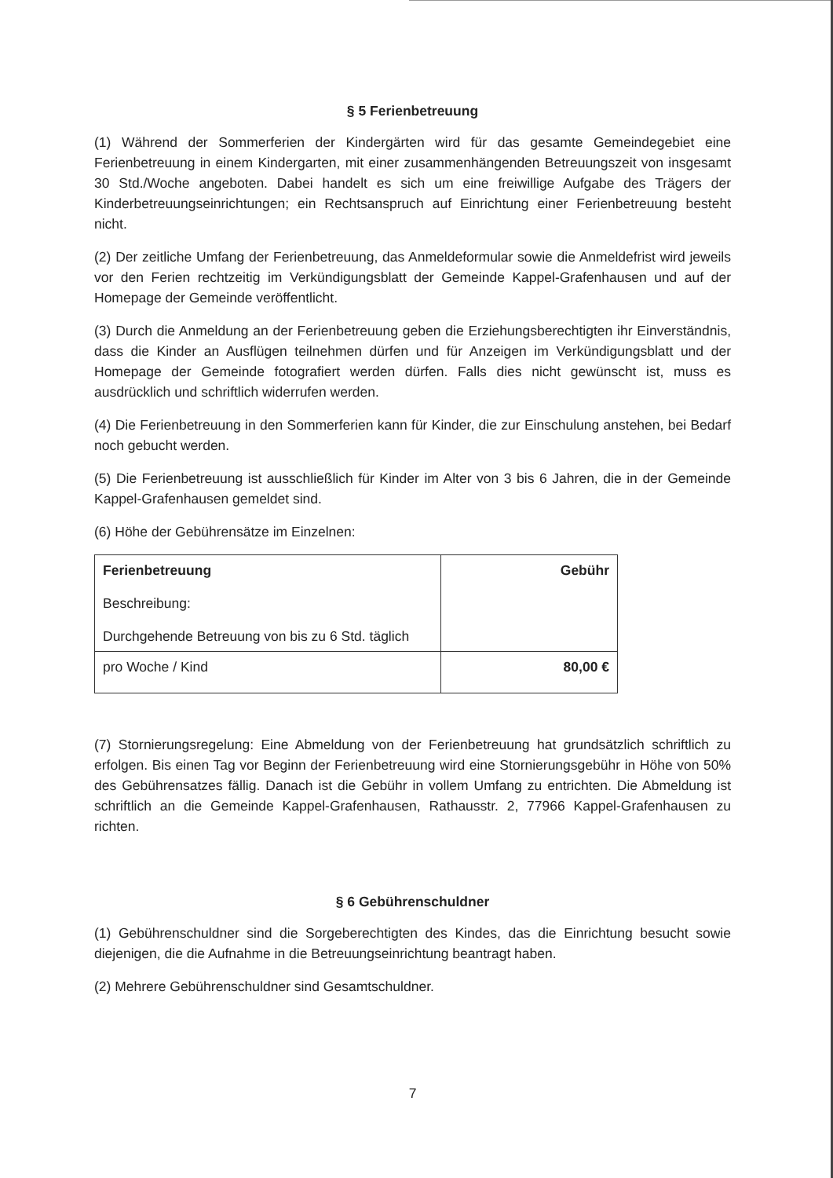§ 5 Ferienbetreuung
(1) Während der Sommerferien der Kindergärten wird für das gesamte Gemeindegebiet eine Ferienbetreuung in einem Kindergarten, mit einer zusammenhängenden Betreuungszeit von insgesamt 30 Std./Woche angeboten. Dabei handelt es sich um eine freiwillige Aufgabe des Trägers der Kinderbetreuungseinrichtungen; ein Rechtsanspruch auf Einrichtung einer Ferienbetreuung besteht nicht.
(2) Der zeitliche Umfang der Ferienbetreuung, das Anmeldeformular sowie die Anmeldefrist wird jeweils vor den Ferien rechtzeitig im Verkündigungsblatt der Gemeinde Kappel-Grafenhausen und auf der Homepage der Gemeinde veröffentlicht.
(3) Durch die Anmeldung an der Ferienbetreuung geben die Erziehungsberechtigten ihr Einverständnis, dass die Kinder an Ausflügen teilnehmen dürfen und für Anzeigen im Verkündigungsblatt und der Homepage der Gemeinde fotografiert werden dürfen. Falls dies nicht gewünscht ist, muss es ausdrücklich und schriftlich widerrufen werden.
(4) Die Ferienbetreuung in den Sommerferien kann für Kinder, die zur Einschulung anstehen, bei Bedarf noch gebucht werden.
(5) Die Ferienbetreuung ist ausschließlich für Kinder im Alter von 3 bis 6 Jahren, die in der Gemeinde Kappel-Grafenhausen gemeldet sind.
(6) Höhe der Gebührensätze im Einzelnen:
| Ferienbetreuung Beschreibung: Durchgehende Betreuung von bis zu 6 Std. täglich | Gebühr |
| pro Woche / Kind | 80,00 € |
(7) Stornierungsregelung: Eine Abmeldung von der Ferienbetreuung hat grundsätzlich schriftlich zu erfolgen. Bis einen Tag vor Beginn der Ferienbetreuung wird eine Stornierungsgebühr in Höhe von 50% des Gebührensatzes fällig. Danach ist die Gebühr in vollem Umfang zu entrichten. Die Abmeldung ist schriftlich an die Gemeinde Kappel-Grafenhausen, Rathausstr. 2, 77966 Kappel-Grafenhausen zu richten.
§ 6 Gebührenschuldner
(1) Gebührenschuldner sind die Sorgeberechtigten des Kindes, das die Einrichtung besucht sowie diejenigen, die die Aufnahme in die Betreuungseinrichtung beantragt haben.
(2) Mehrere Gebührenschuldner sind Gesamtschuldner.
7